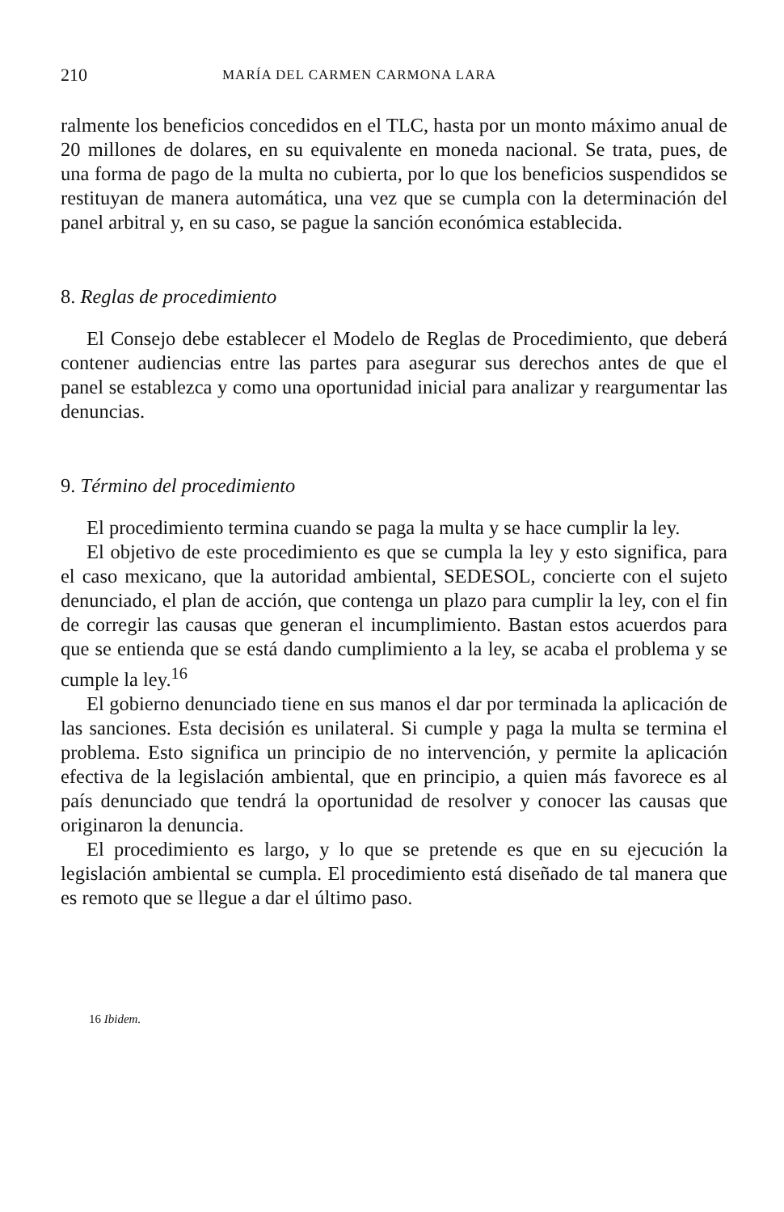210 MARÍA DEL CARMEN CARMONA LARA
ralmente los beneficios concedidos en el TLC, hasta por un monto máximo anual de 20 millones de dolares, en su equivalente en moneda nacional. Se trata, pues, de una forma de pago de la multa no cubierta, por lo que los beneficios suspendidos se restituyan de manera automática, una vez que se cumpla con la determinación del panel arbitral y, en su caso, se pague la sanción económica establecida.
8. Reglas de procedimiento
El Consejo debe establecer el Modelo de Reglas de Procedimiento, que deberá contener audiencias entre las partes para asegurar sus derechos antes de que el panel se establezca y como una oportunidad inicial para analizar y reargumentar las denuncias.
9. Término del procedimiento
El procedimiento termina cuando se paga la multa y se hace cumplir la ley.
El objetivo de este procedimiento es que se cumpla la ley y esto significa, para el caso mexicano, que la autoridad ambiental, SEDESOL, concierte con el sujeto denunciado, el plan de acción, que contenga un plazo para cumplir la ley, con el fin de corregir las causas que generan el incumplimiento. Bastan estos acuerdos para que se entienda que se está dando cumplimiento a la ley, se acaba el problema y se cumple la ley.<sup>16</sup>
El gobierno denunciado tiene en sus manos el dar por terminada la aplicación de las sanciones. Esta decisión es unilateral. Si cumple y paga la multa se termina el problema. Esto significa un principio de no intervención, y permite la aplicación efectiva de la legislación ambiental, que en principio, a quien más favorece es al país denunciado que tendrá la oportunidad de resolver y conocer las causas que originaron la denuncia.
El procedimiento es largo, y lo que se pretende es que en su ejecución la legislación ambiental se cumpla. El procedimiento está diseñado de tal manera que es remoto que se llegue a dar el último paso.
16 Ibidem.